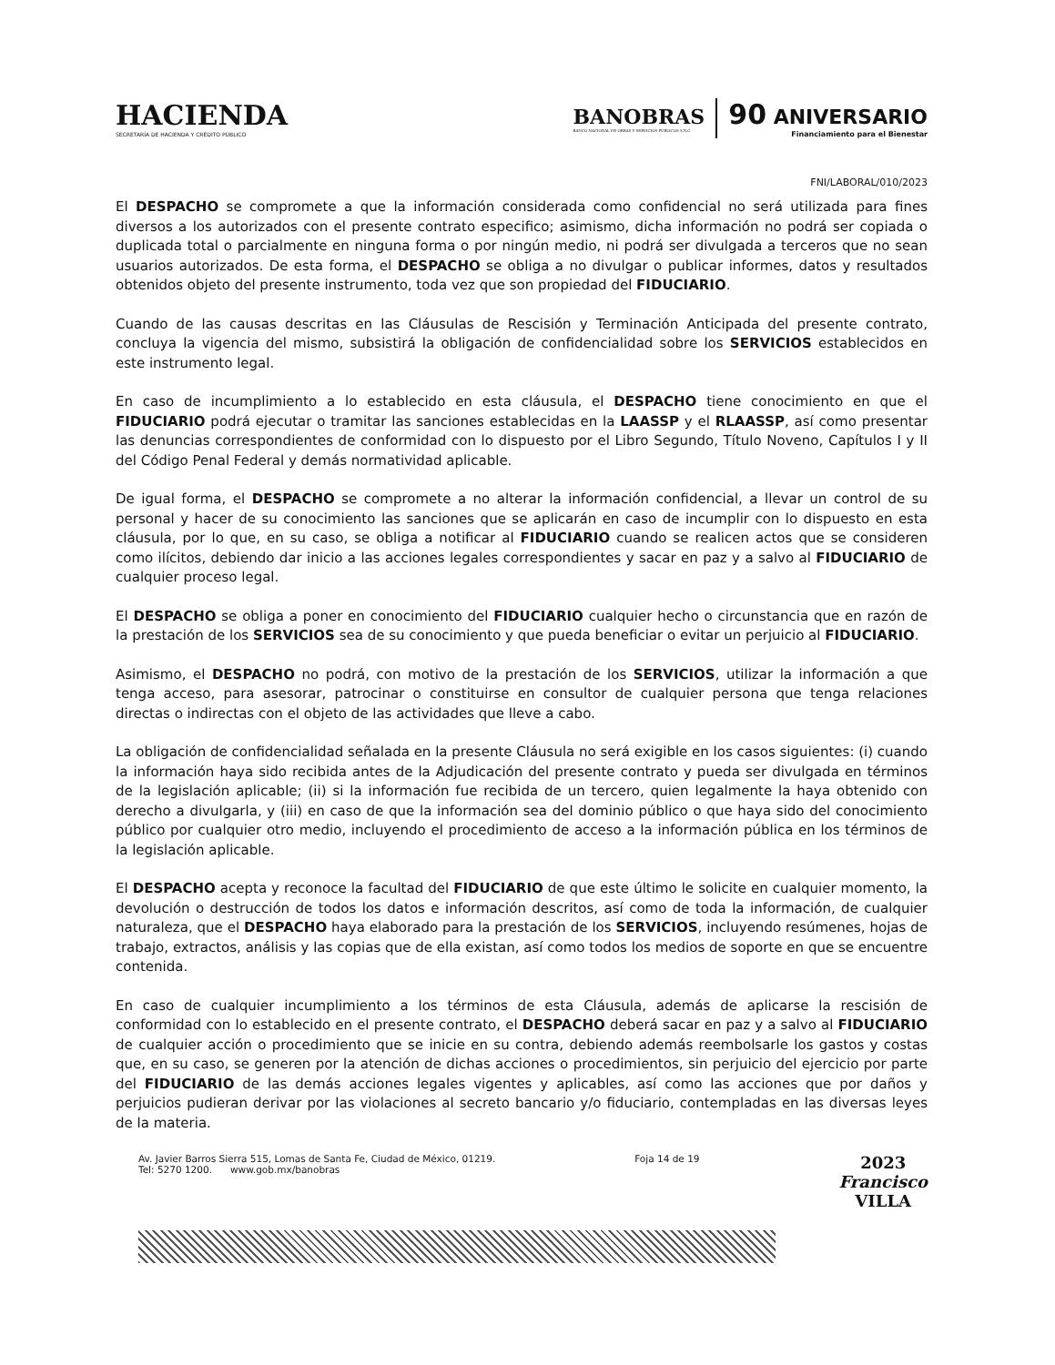HACIENDA
SECRETARÍA DE HACIENDA Y CRÉDITO PÚBLICO
BANOBRAS
BANCO NACIONAL DE OBRAS Y SERVICIOS PÚBLICOS S.N.C.
90 ANIVERSARIO
Financiamiento para el Bienestar
FNI/LABORAL/010/2023
El DESPACHO se compromete a que la información considerada como confidencial no será utilizada para fines diversos a los autorizados con el presente contrato especifico; asimismo, dicha información no podrá ser copiada o duplicada total o parcialmente en ninguna forma o por ningún medio, ni podrá ser divulgada a terceros que no sean usuarios autorizados. De esta forma, el DESPACHO se obliga a no divulgar o publicar informes, datos y resultados obtenidos objeto del presente instrumento, toda vez que son propiedad del FIDUCIARIO.
Cuando de las causas descritas en las Cláusulas de Rescisión y Terminación Anticipada del presente contrato, concluya la vigencia del mismo, subsistirá la obligación de confidencialidad sobre los SERVICIOS establecidos en este instrumento legal.
En caso de incumplimiento a lo establecido en esta cláusula, el DESPACHO tiene conocimiento en que el FIDUCIARIO podrá ejecutar o tramitar las sanciones establecidas en la LAASSP y el RLAASSP, así como presentar las denuncias correspondientes de conformidad con lo dispuesto por el Libro Segundo, Título Noveno, Capítulos I y II del Código Penal Federal y demás normatividad aplicable.
De igual forma, el DESPACHO se compromete a no alterar la información confidencial, a llevar un control de su personal y hacer de su conocimiento las sanciones que se aplicarán en caso de incumplir con lo dispuesto en esta cláusula, por lo que, en su caso, se obliga a notificar al FIDUCIARIO cuando se realicen actos que se consideren como ilícitos, debiendo dar inicio a las acciones legales correspondientes y sacar en paz y a salvo al FIDUCIARIO de cualquier proceso legal.
El DESPACHO se obliga a poner en conocimiento del FIDUCIARIO cualquier hecho o circunstancia que en razón de la prestación de los SERVICIOS sea de su conocimiento y que pueda beneficiar o evitar un perjuicio al FIDUCIARIO.
Asimismo, el DESPACHO no podrá, con motivo de la prestación de los SERVICIOS, utilizar la información a que tenga acceso, para asesorar, patrocinar o constituirse en consultor de cualquier persona que tenga relaciones directas o indirectas con el objeto de las actividades que lleve a cabo.
La obligación de confidencialidad señalada en la presente Cláusula no será exigible en los casos siguientes: (i) cuando la información haya sido recibida antes de la Adjudicación del presente contrato y pueda ser divulgada en términos de la legislación aplicable; (ii) si la información fue recibida de un tercero, quien legalmente la haya obtenido con derecho a divulgarla, y (iii) en caso de que la información sea del dominio público o que haya sido del conocimiento público por cualquier otro medio, incluyendo el procedimiento de acceso a la información pública en los términos de la legislación aplicable.
El DESPACHO acepta y reconoce la facultad del FIDUCIARIO de que este último le solicite en cualquier momento, la devolución o destrucción de todos los datos e información descritos, así como de toda la información, de cualquier naturaleza, que el DESPACHO haya elaborado para la prestación de los SERVICIOS, incluyendo resúmenes, hojas de trabajo, extractos, análisis y las copias que de ella existan, así como todos los medios de soporte en que se encuentre contenida.
En caso de cualquier incumplimiento a los términos de esta Cláusula, además de aplicarse la rescisión de conformidad con lo establecido en el presente contrato, el DESPACHO deberá sacar en paz y a salvo al FIDUCIARIO de cualquier acción o procedimiento que se inicie en su contra, debiendo además reembolsarle los gastos y costas que, en su caso, se generen por la atención de dichas acciones o procedimientos, sin perjuicio del ejercicio por parte del FIDUCIARIO de las demás acciones legales vigentes y aplicables, así como las acciones que por daños y perjuicios pudieran derivar por las violaciones al secreto bancario y/o fiduciario, contempladas en las diversas leyes de la materia.
Av. Javier Barros Sierra 515, Lomas de Santa Fe, Ciudad de México, 01219.
Tel: 5270 1200. www.gob.mx/banobras
Foja 14 de 19
2023
Francisco
VILLA